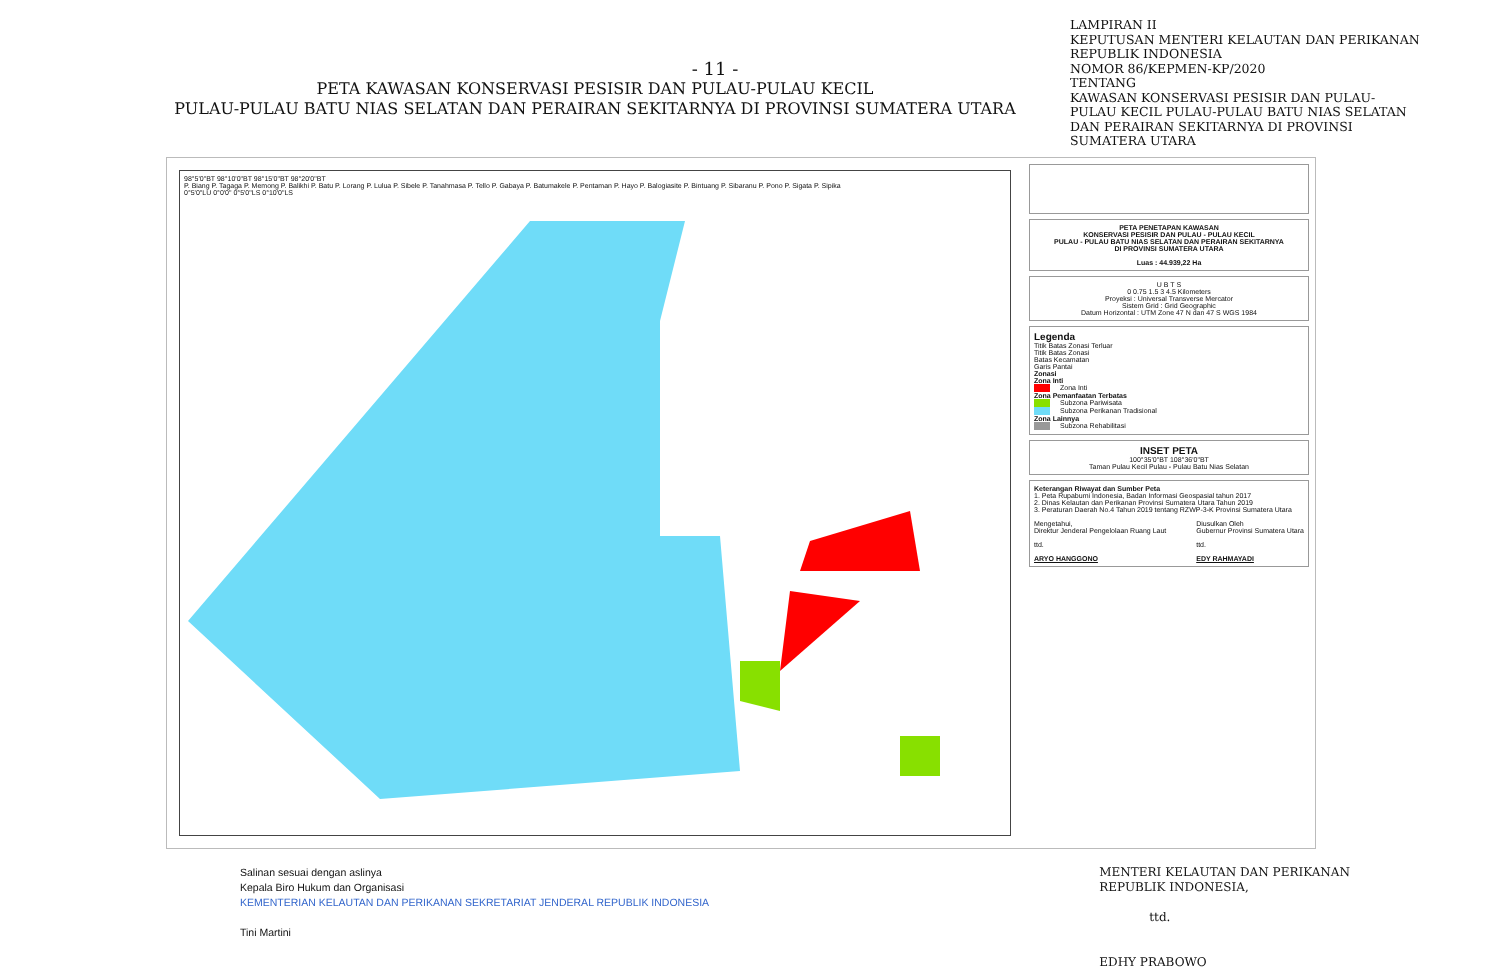- 11 -
PETA KAWASAN KONSERVASI PESISIR DAN PULAU-PULAU KECIL
PULAU-PULAU BATU NIAS SELATAN DAN PERAIRAN SEKITARNYA DI PROVINSI SUMATERA UTARA
LAMPIRAN II
KEPUTUSAN MENTERI KELAUTAN DAN PERIKANAN REPUBLIK INDONESIA
NOMOR 86/KEPMEN-KP/2020
TENTANG
KAWASAN KONSERVASI PESISIR DAN PULAU-PULAU KECIL PULAU-PULAU BATU NIAS SELATAN DAN PERAIRAN SEKITARNYA DI PROVINSI SUMATERA UTARA
98°5'0"BT 98°10'0"BT 98°15'0"BT 98°20'0"BT
P. Biang P. Tagaga P. Memong P. Balikhi P. Batu P. Lorang P. Lulua P. Sibele P. Tanahmasa P. Tello P. Gabaya P. Batumakele P. Pentaman P. Hayo P. Balogiasite P. Bintuang P. Sibaranu P. Pono P. Sigata P. Sipika
0°5'0"LU 0°0'0" 0°5'0"LS 0°10'0"LS
PETA PENETAPAN KAWASAN
KONSERVASI PESISIR DAN PULAU - PULAU KECIL
PULAU - PULAU BATU NIAS SELATAN DAN PERAIRAN SEKITARNYA
DI PROVINSI SUMATERA UTARA
Luas : 44.939,22 Ha
U B T S
0 0.75 1.5 3 4.5 Kilometers
Proyeksi : Universal Transverse Mercator
Sistem Grid : Grid Geographic
Datum Horizontal : UTM Zone 47 N dan 47 S WGS 1984
Legenda
Titik Batas Zonasi Terluar
Titik Batas Zonasi
Batas Kecamatan
Garis Pantai
Zonasi
Zona Inti
Zona Inti
Zona Pemanfaatan Terbatas
Subzona Pariwisata
Subzona Perikanan Tradisional
Zona Lainnya
Subzona Rehabilitasi
INSET PETA
100°35'0"BT 108°36'0"BT
Taman Pulau Kecil Pulau - Pulau Batu Nias Selatan
Keterangan Riwayat dan Sumber Peta
1. Peta Rupabumi Indonesia, Badan Informasi Geospasial tahun 2017
2. Dinas Kelautan dan Perikanan Provinsi Sumatera Utara Tahun 2019
3. Peraturan Daerah No.4 Tahun 2019 tentang RZWP-3-K Provinsi Sumatera Utara
Mengetahui,
Direktur Jenderal Pengelolaan Ruang Laut
ttd.
ARYO HANGGONO
Diusulkan Oleh
Gubernur Provinsi Sumatera Utara
ttd.
EDY RAHMAYADI
Salinan sesuai dengan aslinya
Kepala Biro Hukum dan Organisasi
KEMENTERIAN KELAUTAN DAN PERIKANAN SEKRETARIAT JENDERAL REPUBLIK INDONESIA
Tini Martini
MENTERI KELAUTAN DAN PERIKANAN
REPUBLIK INDONESIA,
ttd.
EDHY PRABOWO